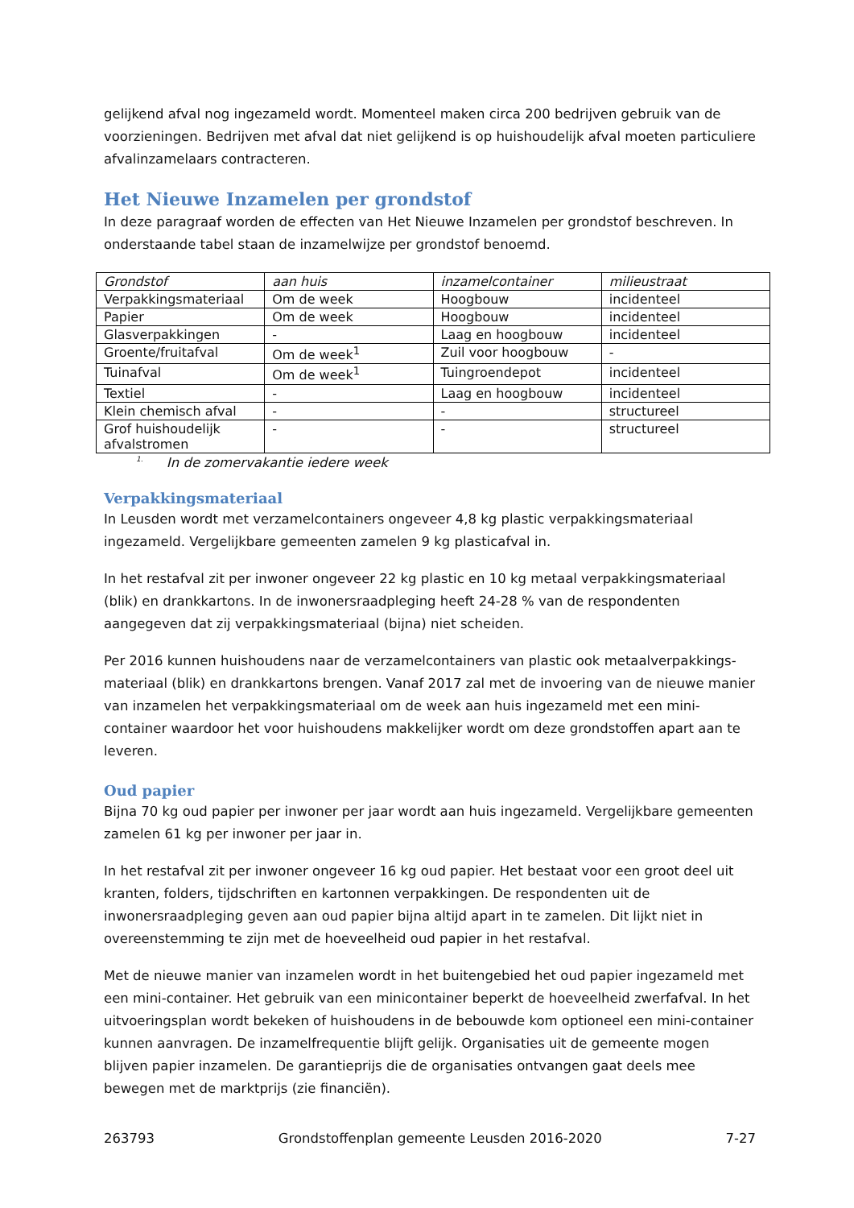gelijkend afval nog ingezameld wordt. Momenteel maken circa 200 bedrijven gebruik van de voorzieningen. Bedrijven met afval dat niet gelijkend is op huishoudelijk afval moeten particuliere afvalinzamelaars contracteren.
Het Nieuwe Inzamelen per grondstof
In deze paragraaf worden de effecten van Het Nieuwe Inzamelen per grondstof beschreven. In onderstaande tabel staan de inzamelwijze per grondstof benoemd.
| Grondstof | aan huis | inzamelcontainer | milieustraat |
| --- | --- | --- | --- |
| Verpakkingsmateriaal | Om de week | Hoogbouw | incidenteel |
| Papier | Om de week | Hoogbouw | incidenteel |
| Glasverpakkingen | - | Laag en hoogbouw | incidenteel |
| Groente/fruitafval | Om de week<sup>1</sup> | Zuil voor hoogbouw | - |
| Tuinafval | Om de week<sup>1</sup> | Tuingroendepot | incidenteel |
| Textiel | - | Laag en hoogbouw | incidenteel |
| Klein chemisch afval | - | - | structureel |
| Grof huishoudelijk afvalstromen | - | - | structureel |
<sup>1.</sup> In de zomervakantie iedere week
Verpakkingsmateriaal
In Leusden wordt met verzamelcontainers ongeveer 4,8 kg plastic verpakkingsmateriaal ingezameld. Vergelijkbare gemeenten zamelen 9 kg plasticafval in.
In het restafval zit per inwoner ongeveer 22 kg plastic en 10 kg metaal verpakkingsmateriaal (blik) en drankkartons. In de inwonersraadpleging heeft 24-28 % van de respondenten aangegeven dat zij verpakkingsmateriaal (bijna) niet scheiden.
Per 2016 kunnen huishoudens naar de verzamelcontainers van plastic ook metaalverpakkings-materiaal (blik) en drankkartons brengen. Vanaf 2017 zal met de invoering van de nieuwe manier van inzamelen het verpakkingsmateriaal om de week aan huis ingezameld met een mini-container waardoor het voor huishoudens makkelijker wordt om deze grondstoffen apart aan te leveren.
Oud papier
Bijna 70 kg oud papier per inwoner per jaar wordt aan huis ingezameld. Vergelijkbare gemeenten zamelen 61 kg per inwoner per jaar in.
In het restafval zit per inwoner ongeveer 16 kg oud papier. Het bestaat voor een groot deel uit kranten, folders, tijdschriften en kartonnen verpakkingen. De respondenten uit de inwonersraadpleging geven aan oud papier bijna altijd apart in te zamelen. Dit lijkt niet in overeenstemming te zijn met de hoeveelheid oud papier in het restafval.
Met de nieuwe manier van inzamelen wordt in het buitengebied het oud papier ingezameld met een mini-container. Het gebruik van een minicontainer beperkt de hoeveelheid zwerfafval. In het uitvoeringsplan wordt bekeken of huishoudens in de bebouwde kom optioneel een mini-container kunnen aanvragen. De inzamelfrequentie blijft gelijk. Organisaties uit de gemeente mogen blijven papier inzamelen. De garantieprijs die de organisaties ontvangen gaat deels mee bewegen met de marktprijs (zie financiën).
263793 Grondstoffenplan gemeente Leusden 2016-2020 7-27